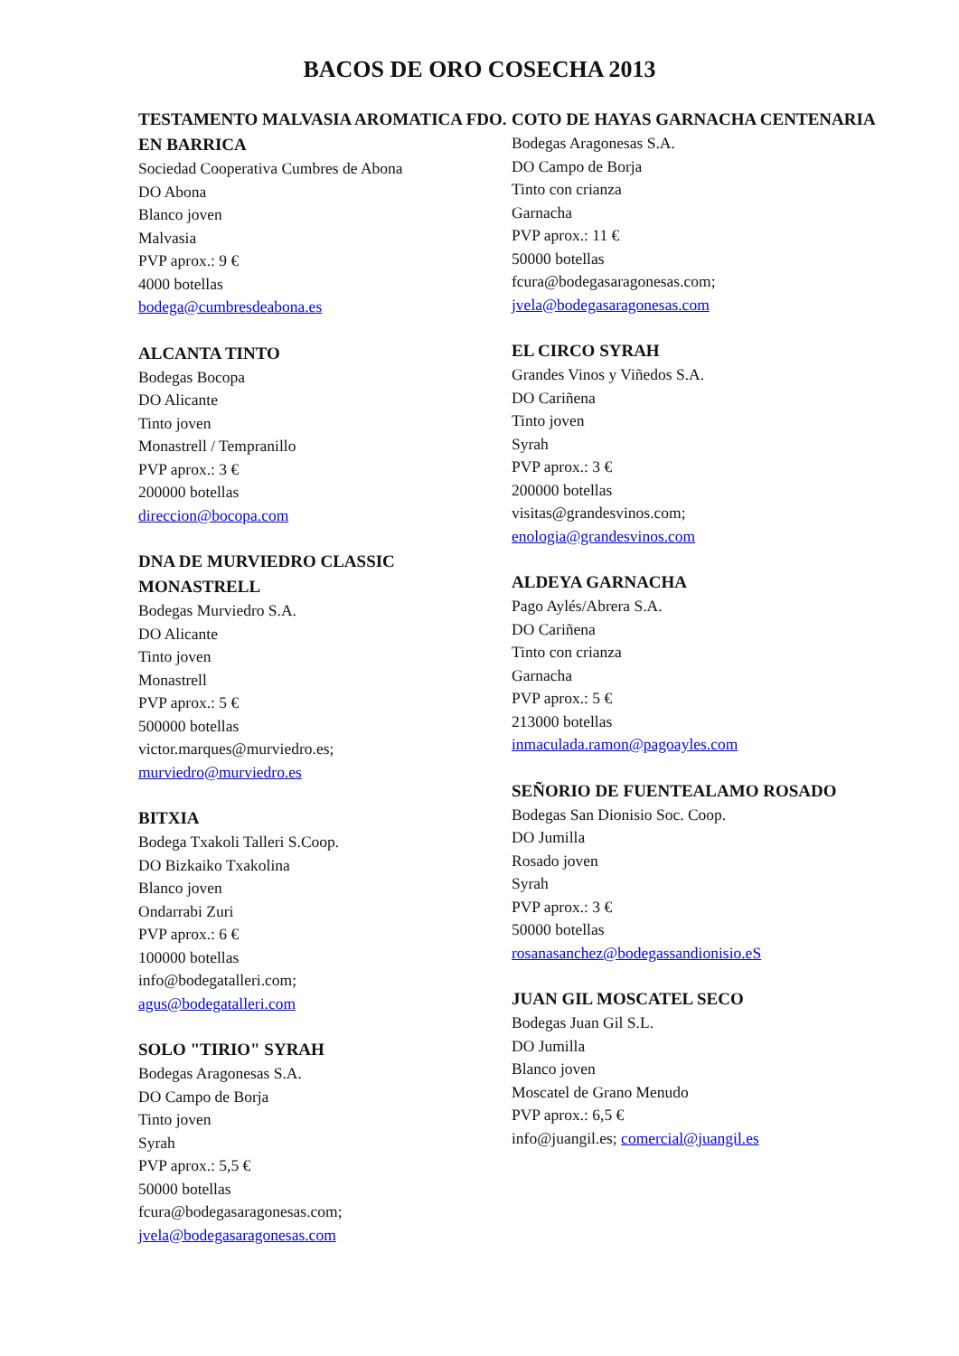BACOS DE ORO COSECHA 2013
TESTAMENTO MALVASIA AROMATICA FDO. EN BARRICA
Sociedad Cooperativa Cumbres de Abona
DO Abona
Blanco joven
Malvasia
PVP aprox.: 9 €
4000 botellas
bodega@cumbresdeabona.es
ALCANTA TINTO
Bodegas Bocopa
DO Alicante
Tinto joven
Monastrell / Tempranillo
PVP aprox.: 3 €
200000 botellas
direccion@bocopa.com
DNA DE MURVIEDRO CLASSIC MONASTRELL
Bodegas Murviedro S.A.
DO Alicante
Tinto joven
Monastrell
PVP aprox.: 5 €
500000 botellas
victor.marques@murviedro.es;
murviedro@murviedro.es
BITXIA
Bodega Txakoli Talleri S.Coop.
DO Bizkaiko Txakolina
Blanco joven
Ondarrabi Zuri
PVP aprox.: 6 €
100000 botellas
info@bodegatalleri.com;
agus@bodegatalleri.com
SOLO "TIRIO" SYRAH
Bodegas Aragonesas S.A.
DO Campo de Borja
Tinto joven
Syrah
PVP aprox.: 5,5 €
50000 botellas
fcura@bodegasaragonesas.com;
jvela@bodegasaragonesas.com
COTO DE HAYAS GARNACHA CENTENARIA
Bodegas Aragonesas S.A.
DO Campo de Borja
Tinto con crianza
Garnacha
PVP aprox.: 11 €
50000 botellas
fcura@bodegasaragonesas.com;
jvela@bodegasaragonesas.com
EL CIRCO SYRAH
Grandes Vinos y Viñedos S.A.
DO Cariñena
Tinto joven
Syrah
PVP aprox.: 3 €
200000 botellas
visitas@grandesvinos.com;
enologia@grandesvinos.com
ALDEYA GARNACHA
Pago Aylés/Abrera S.A.
DO Cariñena
Tinto con crianza
Garnacha
PVP aprox.: 5 €
213000 botellas
inmaculada.ramon@pagoayles.com
SEÑORIO DE FUENTEALAMO ROSADO
Bodegas San Dionisio Soc. Coop.
DO Jumilla
Rosado joven
Syrah
PVP aprox.: 3 €
50000 botellas
rosanasanchez@bodegassandionisio.eS
JUAN GIL MOSCATEL SECO
Bodegas Juan Gil S.L.
DO Jumilla
Blanco joven
Moscatel de Grano Menudo
PVP aprox.: 6,5 €
info@juangil.es; comercial@juangil.es